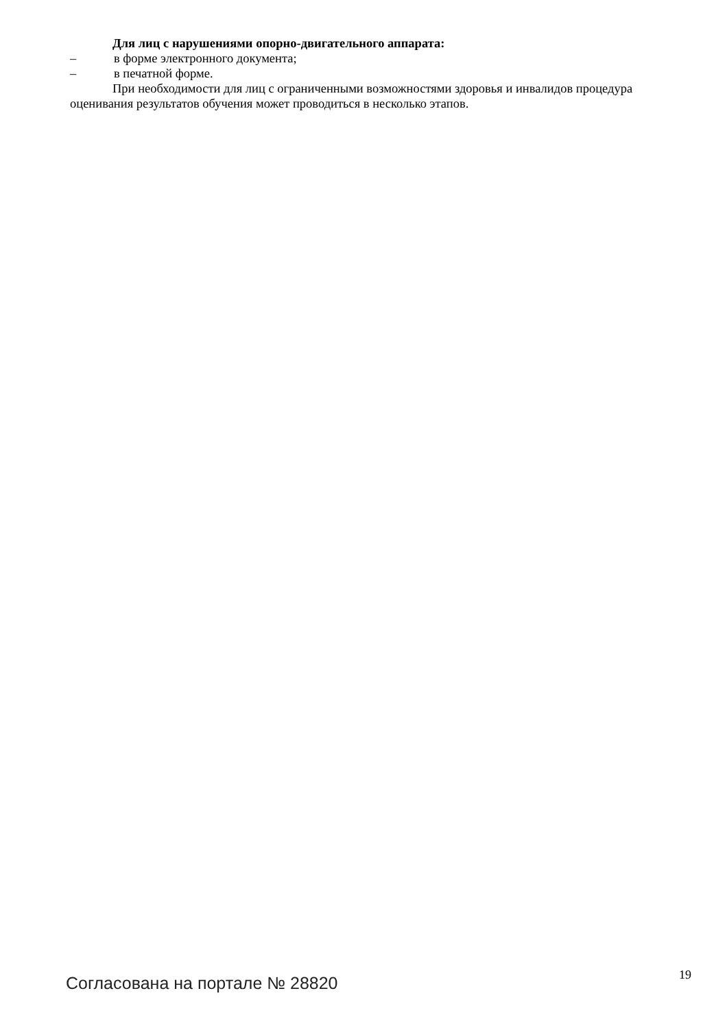Для лиц с нарушениями опорно-двигательного аппарата:
– в форме электронного документа;
– в печатной форме.
При необходимости для лиц с ограниченными возможностями здоровья и инвалидов процедура оценивания результатов обучения может проводиться в несколько этапов.
Согласована на портале № 28820 19